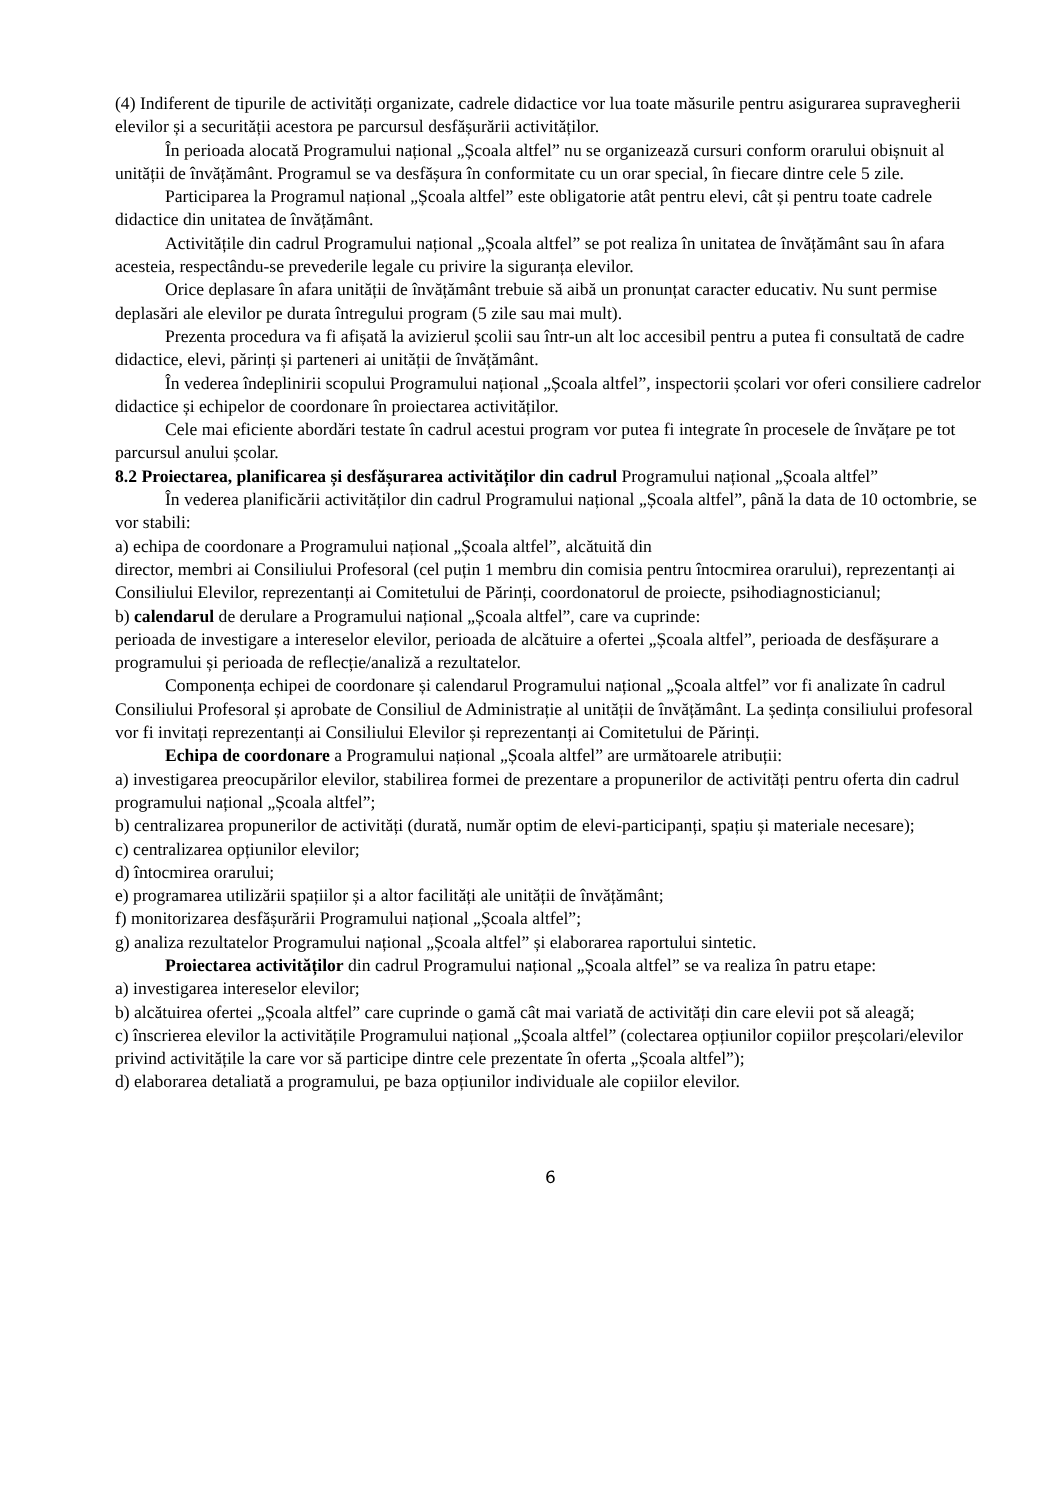(4) Indiferent de tipurile de activități organizate, cadrele didactice vor lua toate măsurile pentru asigurarea supravegherii elevilor și a securității acestora pe parcursul desfășurării activităților.
În perioada alocată Programului național „Școala altfel” nu se organizează cursuri conform orarului obișnuit al unității de învățământ. Programul se va desfășura în conformitate cu un orar special, în fiecare dintre cele 5 zile.
Participarea la Programul național „Școala altfel” este obligatorie atât pentru elevi, cât și pentru toate cadrele didactice din unitatea de învățământ.
Activitățile din cadrul Programului național „Școala altfel” se pot realiza în unitatea de învățământ sau în afara acesteia, respectându-se prevederile legale cu privire la siguranța elevilor.
Orice deplasare în afara unității de învățământ trebuie să aibă un pronunțat caracter educativ. Nu sunt permise deplasări ale elevilor pe durata întregului program (5 zile sau mai mult).
Prezenta procedura va fi afișată la avizierul școlii sau într-un alt loc accesibil pentru a putea fi consultată de cadre didactice, elevi, părinți și parteneri ai unității de învățământ.
În vederea îndeplinirii scopului Programului național „Școala altfel”, inspectorii școlari vor oferi consiliere cadrelor didactice și echipelor de coordonare în proiectarea activităților.
Cele mai eficiente abordări testate în cadrul acestui program vor putea fi integrate în procesele de învățare pe tot parcursul anului școlar.
8.2 Proiectarea, planificarea și desfășurarea activităților din cadrul Programului național „Școala altfel”
În vederea planificării activităților din cadrul Programului național „Școala altfel”, până la data de 10 octombrie, se vor stabili:
a) echipa de coordonare a Programului național „Școala altfel”, alcătuită din
director, membri ai Consiliului Profesoral (cel puțin 1 membru din comisia pentru întocmirea orarului), reprezentanți ai Consiliului Elevilor, reprezentanți ai Comitetului de Părinți, coordonatorul de proiecte, psihodiagnosticianul;
b) calendarul de derulare a Programului național „Școala altfel”, care va cuprinde:
perioada de investigare a intereselor elevilor, perioada de alcătuire a ofertei „Școala altfel”, perioada de desfășurare a programului și perioada de reflecție/analiză a rezultatelor.
Componența echipei de coordonare și calendarul Programului național „Școala altfel” vor fi analizate în cadrul Consiliului Profesoral și aprobate de Consiliul de Administrație al unității de învățământ. La ședința consiliului profesoral vor fi invitați reprezentanți ai Consiliului Elevilor și reprezentanți ai Comitetului de Părinți.
Echipa de coordonare a Programului național „Școala altfel” are următoarele atribuții:
a) investigarea preocupărilor elevilor, stabilirea formei de prezentare a propunerilor de activități pentru oferta din cadrul programului național „Școala altfel”;
b) centralizarea propunerilor de activități (durată, număr optim de elevi-participanți, spațiu și materiale necesare);
c) centralizarea opțiunilor elevilor;
d) întocmirea orarului;
e) programarea utilizării spațiilor și a altor facilități ale unității de învățământ;
f) monitorizarea desfășurării Programului național „Școala altfel”;
g) analiza rezultatelor Programului național „Școala altfel” și elaborarea raportului sintetic.
Proiectarea activităților din cadrul Programului național „Școala altfel” se va realiza în patru etape:
a) investigarea intereselor elevilor;
b) alcătuirea ofertei „Școala altfel” care cuprinde o gamă cât mai variată de activități din care elevii pot să aleagă;
c) înscrierea elevilor la activitățile Programului național „Școala altfel” (colectarea opțiunilor copiilor preșcolari/elevilor privind activitățile la care vor să participe dintre cele prezentate în oferta „Școala altfel”);
d) elaborarea detaliată a programului, pe baza opțiunilor individuale ale copiilor elevilor.
6